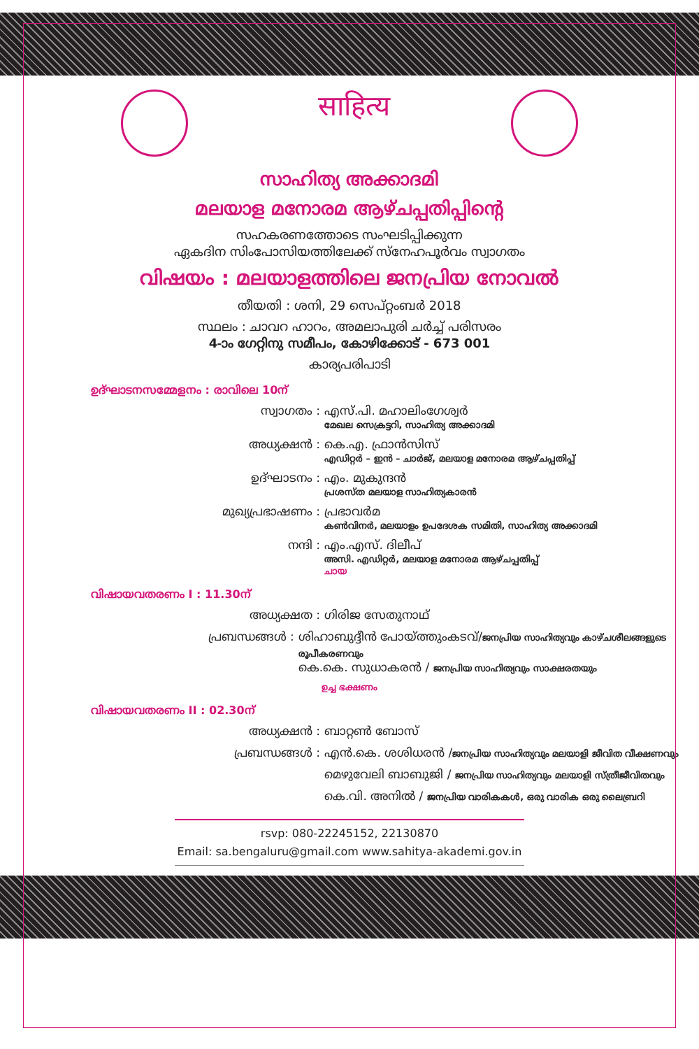साहित्य
സാഹിത്യ അക്കാദമി
മലയാള മനോരമ ആഴ്ചപ്പതിപ്പിന്റെ
സഹകരണത്തോടെ സംഘടിപ്പിക്കുന്ന
ഏകദിന സിംപോസിയത്തിലേക്ക് സ്നേഹപൂർവം സ്വാഗതം
വിഷയം : മലയാളത്തിലെ ജനപ്രിയ നോവൽ
തീയതി : ശനി, 29 സെപ്റ്റംബർ 2018
സ്ഥലം : ചാവറ ഹാറം, അമലാപുരി ചർച്ച് പരിസരം
4-ാം ഗേറ്റിനു സമീപം, കോഴിക്കോട് - 673 001
കാര്യപരിപാടി
ഉദ്ഘാടനസമ്മേളനം : രാവിലെ 10ന്
സ്വാഗതം : എസ്.പി. മഹാലിംഗേശ്വർ
മേഖല സെക്രട്ടറി, സാഹിത്യ അക്കാദമി
അധ്യക്ഷൻ : കെ.എ. ഫ്രാൻസിസ്
എഡിറ്റർ – ഇൻ – ചാർജ്, മലയാള മനോരമ ആഴ്ചപ്പതിപ്പ്
ഉദ്ഘാടനം : എം. മുകുന്ദൻ
പ്രശസ്ത മലയാള സാഹിത്യകാരൻ
മുഖ്യപ്രഭാഷണം : പ്രഭാവർമ
കൺവിനർ, മലയാളം ഉപദേശക സമിതി, സാഹിത്യ അക്കാദമി
നന്ദി : എം.എസ്. ദിലീപ്
അസി. എഡിറ്റർ, മലയാള മനോരമ ആഴ്ചപ്പതിപ്പ്
ചായ
വിഷായവതരണം I : 11.30ന്
അധ്യക്ഷത : ഗിരിജ സേതുനാഥ്
പ്രബന്ധങ്ങൾ : ശിഹാബുദ്ദീൻ പോയ്ത്തുംകടവ്/ജനപ്രിയ സാഹിത്യവും കാഴ്ചശീലങ്ങളുടെ രൂപീകരണവും
കെ.കെ. സുധാകരൻ / ജനപ്രിയ സാഹിത്യവും സാക്ഷരതയും
ഉച്ച ഭക്ഷണം
വിഷായവതരണം II : 02.30ന്
അധ്യക്ഷൻ : ബാറ്റൺ ബോസ്
പ്രബന്ധങ്ങൾ : എൻ.കെ. ശശിധരൻ /ജനപ്രിയ സാഹിത്യവും മലയാളി ജീവിത വീക്ഷണവും
മെഴുവേലി ബാബുജി / ജനപ്രിയ സാഹിത്യവും മലയാളി സ്ത്രീജീവിതവും
കെ.വി. അനിൽ / ജനപ്രിയ വാരികകൾ, ഒരു വാരിക ഒരു ലൈബ്രറി
rsvp: 080-22245152, 22130870
Email: sa.bengaluru@gmail.com www.sahitya-akademi.gov.in